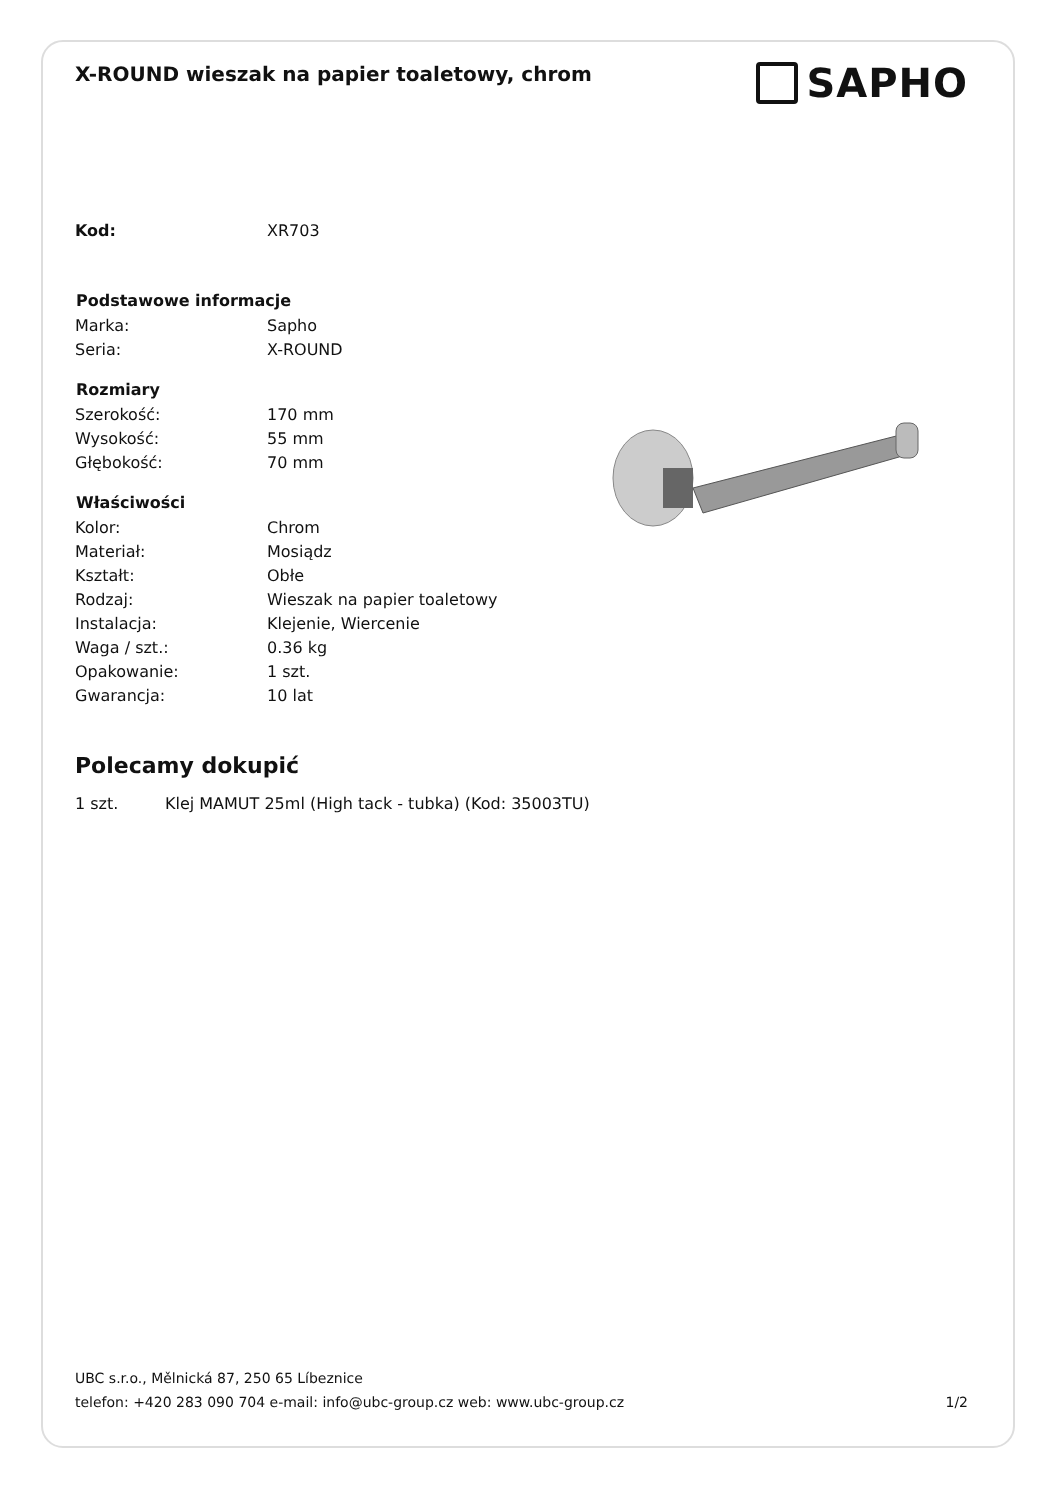X-ROUND wieszak na papier toaletowy, chrom
SAPHO
| Kod: | XR703 |
| Podstawowe informacje | |
| Marka: | Sapho |
| Seria: | X-ROUND |
| Rozmiary | |
| Szerokość: | 170 mm |
| Wysokość: | 55 mm |
| Głębokość: | 70 mm |
| Właściwości | |
| Kolor: | Chrom |
| Materiał: | Mosiądz |
| Kształt: | Obłe |
| Rodzaj: | Wieszak na papier toaletowy |
| Instalacja: | Klejenie, Wiercenie |
| Waga / szt.: | 0.36 kg |
| Opakowanie: | 1 szt. |
| Gwarancja: | 10 lat |
Polecamy dokupić
1 szt. Klej MAMUT 25ml (High tack - tubka) (Kod: 35003TU)
UBC s.r.o., Mělnická 87, 250 65 Líbeznice
telefon: +420 283 090 704 e-mail: info@ubc-group.cz web: www.ubc-group.cz 1/2